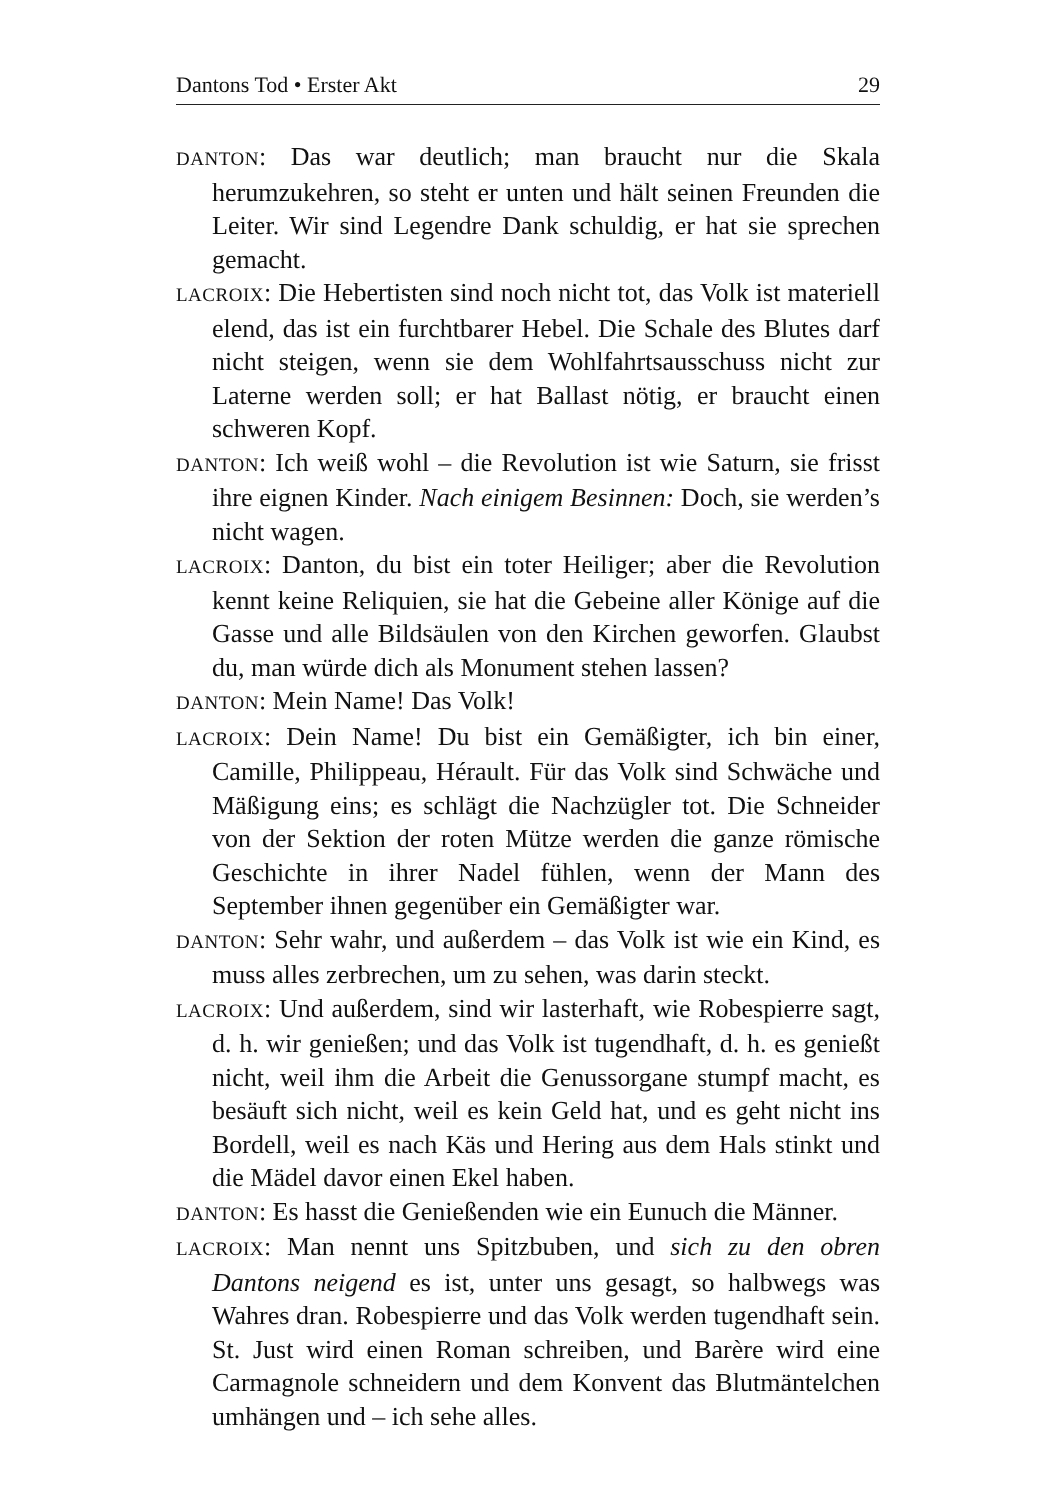Dantons Tod • Erster Akt 29
DANTON: Das war deutlich; man braucht nur die Skala herumzukehren, so steht er unten und hält seinen Freunden die Leiter. Wir sind Legendre Dank schuldig, er hat sie sprechen gemacht.
LACROIX: Die Hebertisten sind noch nicht tot, das Volk ist materiell elend, das ist ein furchtbarer Hebel. Die Schale des Blutes darf nicht steigen, wenn sie dem Wohlfahrtsausschuss nicht zur Laterne werden soll; er hat Ballast nötig, er braucht einen schweren Kopf.
DANTON: Ich weiß wohl – die Revolution ist wie Saturn, sie frisst ihre eignen Kinder. Nach einigem Besinnen: Doch, sie werden’s nicht wagen.
LACROIX: Danton, du bist ein toter Heiliger; aber die Revolution kennt keine Reliquien, sie hat die Gebeine aller Könige auf die Gasse und alle Bildsäulen von den Kirchen geworfen. Glaubst du, man würde dich als Monument stehen lassen?
DANTON: Mein Name! Das Volk!
LACROIX: Dein Name! Du bist ein Gemäßigter, ich bin einer, Camille, Philippeau, Hérault. Für das Volk sind Schwäche und Mäßigung eins; es schlägt die Nachzügler tot. Die Schneider von der Sektion der roten Mütze werden die ganze römische Geschichte in ihrer Nadel fühlen, wenn der Mann des September ihnen gegenüber ein Gemäßigter war.
DANTON: Sehr wahr, und außerdem – das Volk ist wie ein Kind, es muss alles zerbrechen, um zu sehen, was darin steckt.
LACROIX: Und außerdem, sind wir lasterhaft, wie Robespierre sagt, d. h. wir genießen; und das Volk ist tugendhaft, d. h. es genießt nicht, weil ihm die Arbeit die Genussorgane stumpf macht, es besäuft sich nicht, weil es kein Geld hat, und es geht nicht ins Bordell, weil es nach Käs und Hering aus dem Hals stinkt und die Mädel davor einen Ekel haben.
DANTON: Es hasst die Genießenden wie ein Eunuch die Männer.
LACROIX: Man nennt uns Spitzbuben, und sich zu den obren Dantons neigend es ist, unter uns gesagt, so halbwegs was Wahres dran. Robespierre und das Volk werden tugendhaft sein. St. Just wird einen Roman schreiben, und Barère wird eine Carmagnole schneidern und dem Konvent das Blutmäntelchen umhängen und – ich sehe alles.